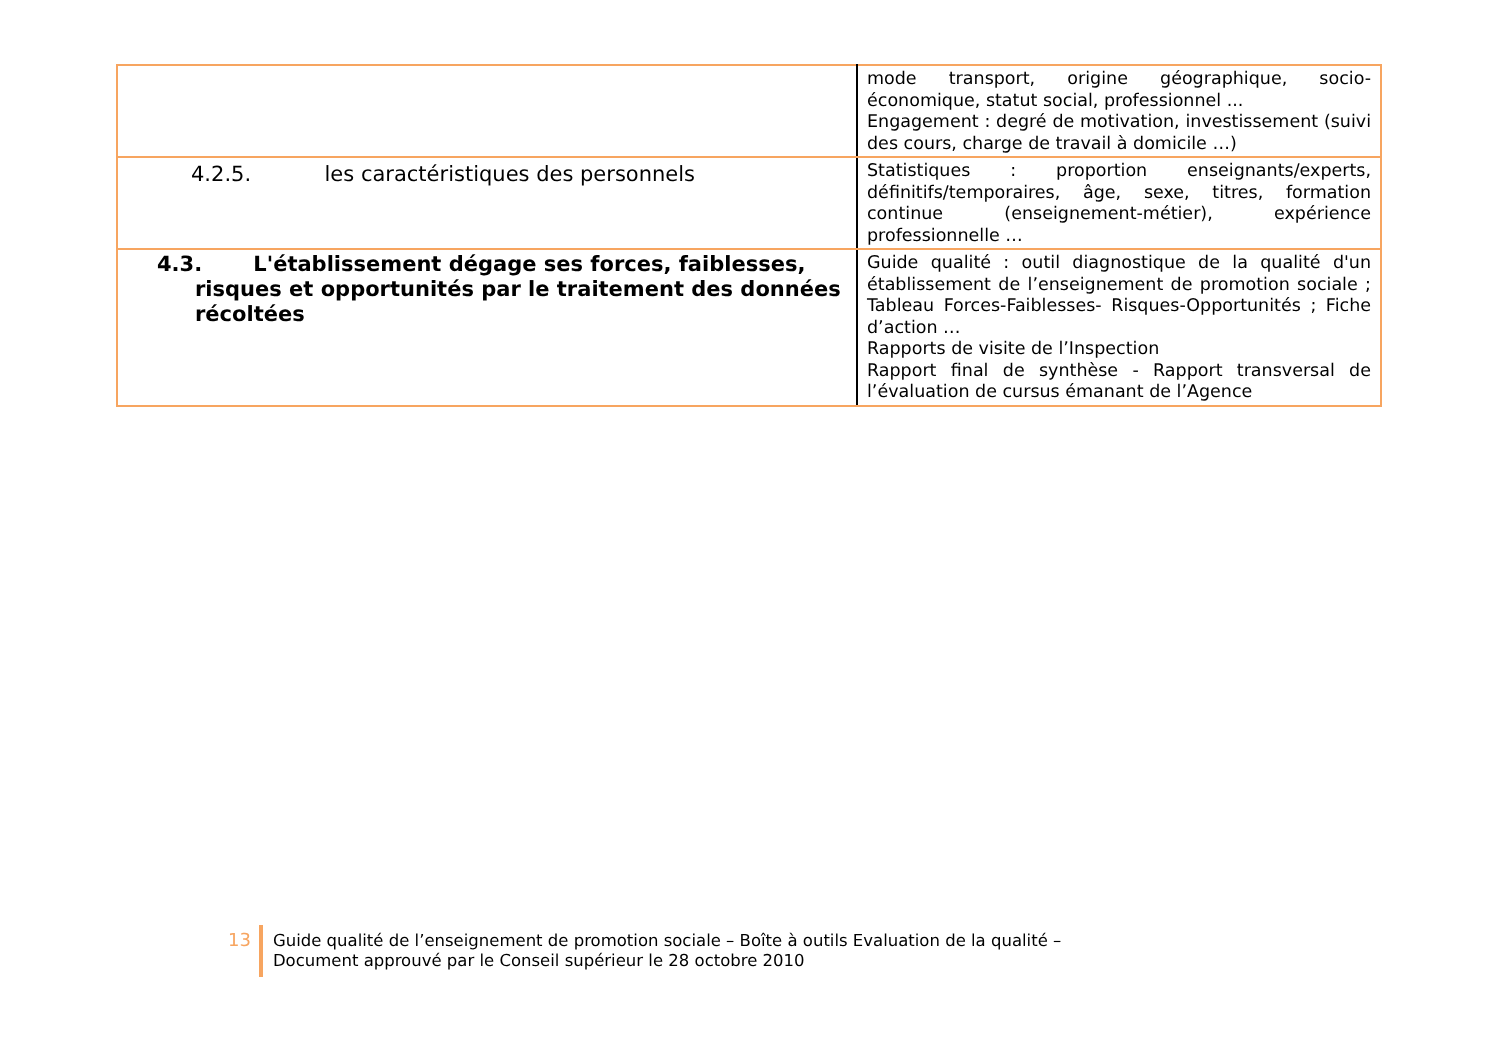| | mode transport, origine géographique, socio-économique, statut social, professionnel ... Engagement : degré de motivation, investissement (suivi des cours, charge de travail à domicile …) |
| 4.2.5. les caractéristiques des personnels | Statistiques : proportion enseignants/experts, définitifs/temporaires, âge, sexe, titres, formation continue (enseignement-métier), expérience professionnelle … |
| 4.3. L'établissement dégage ses forces, faiblesses, risques et opportunités par le traitement des données récoltées | Guide qualité : outil diagnostique de la qualité d'un établissement de l’enseignement de promotion sociale ; Tableau Forces-Faiblesses- Risques-Opportunités ; Fiche d’action … Rapports de visite de l’Inspection Rapport final de synthèse - Rapport transversal de l’évaluation de cursus émanant de l’Agence |
13 Guide qualité de l’enseignement de promotion sociale – Boîte à outils Evaluation de la qualité –
Document approuvé par le Conseil supérieur le 28 octobre 2010